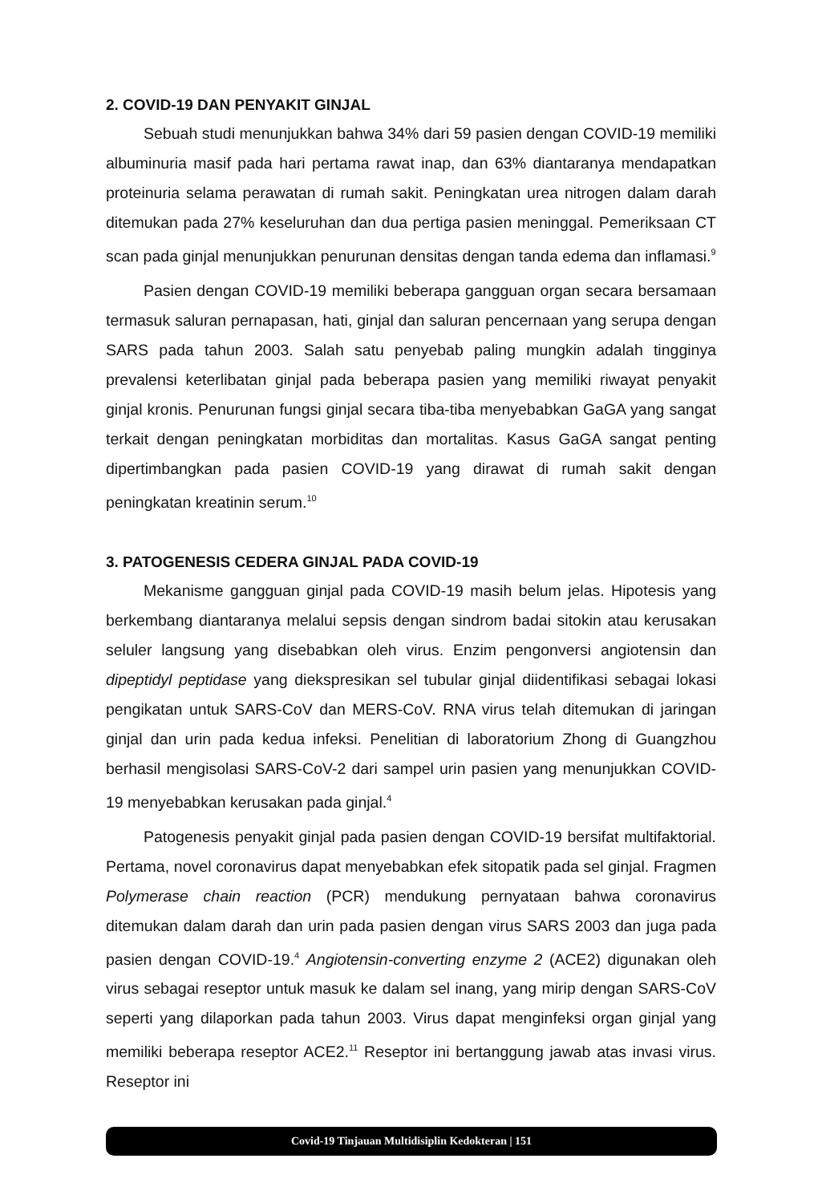2. COVID-19 DAN PENYAKIT GINJAL
Sebuah studi menunjukkan bahwa 34% dari 59 pasien dengan COVID-19 memiliki albuminuria masif pada hari pertama rawat inap, dan 63% diantaranya mendapatkan proteinuria selama perawatan di rumah sakit. Peningkatan urea nitrogen dalam darah ditemukan pada 27% keseluruhan dan dua pertiga pasien meninggal. Pemeriksaan CT scan pada ginjal menunjukkan penurunan densitas dengan tanda edema dan inflamasi.<sup>9</sup>
Pasien dengan COVID-19 memiliki beberapa gangguan organ secara bersamaan termasuk saluran pernapasan, hati, ginjal dan saluran pencernaan yang serupa dengan SARS pada tahun 2003. Salah satu penyebab paling mungkin adalah tingginya prevalensi keterlibatan ginjal pada beberapa pasien yang memiliki riwayat penyakit ginjal kronis. Penurunan fungsi ginjal secara tiba-tiba menyebabkan GaGA yang sangat terkait dengan peningkatan morbiditas dan mortalitas. Kasus GaGA sangat penting dipertimbangkan pada pasien COVID-19 yang dirawat di rumah sakit dengan peningkatan kreatinin serum.<sup>10</sup>
3. PATOGENESIS CEDERA GINJAL PADA COVID-19
Mekanisme gangguan ginjal pada COVID-19 masih belum jelas. Hipotesis yang berkembang diantaranya melalui sepsis dengan sindrom badai sitokin atau kerusakan seluler langsung yang disebabkan oleh virus. Enzim pengonversi angiotensin dan dipeptidyl peptidase yang diekspresikan sel tubular ginjal diidentifikasi sebagai lokasi pengikatan untuk SARS-CoV dan MERS-CoV. RNA virus telah ditemukan di jaringan ginjal dan urin pada kedua infeksi. Penelitian di laboratorium Zhong di Guangzhou berhasil mengisolasi SARS-CoV-2 dari sampel urin pasien yang menunjukkan COVID-19 menyebabkan kerusakan pada ginjal.<sup>4</sup>
Patogenesis penyakit ginjal pada pasien dengan COVID-19 bersifat multifaktorial. Pertama, novel coronavirus dapat menyebabkan efek sitopatik pada sel ginjal. Fragmen Polymerase chain reaction (PCR) mendukung pernyataan bahwa coronavirus ditemukan dalam darah dan urin pada pasien dengan virus SARS 2003 dan juga pada pasien dengan COVID-19.<sup>4</sup> Angiotensin-converting enzyme 2 (ACE2) digunakan oleh virus sebagai reseptor untuk masuk ke dalam sel inang, yang mirip dengan SARS-CoV seperti yang dilaporkan pada tahun 2003. Virus dapat menginfeksi organ ginjal yang memiliki beberapa reseptor ACE2.<sup>11</sup> Reseptor ini bertanggung jawab atas invasi virus. Reseptor ini
Covid-19 Tinjauan Multidisiplin Kedokteran | 151